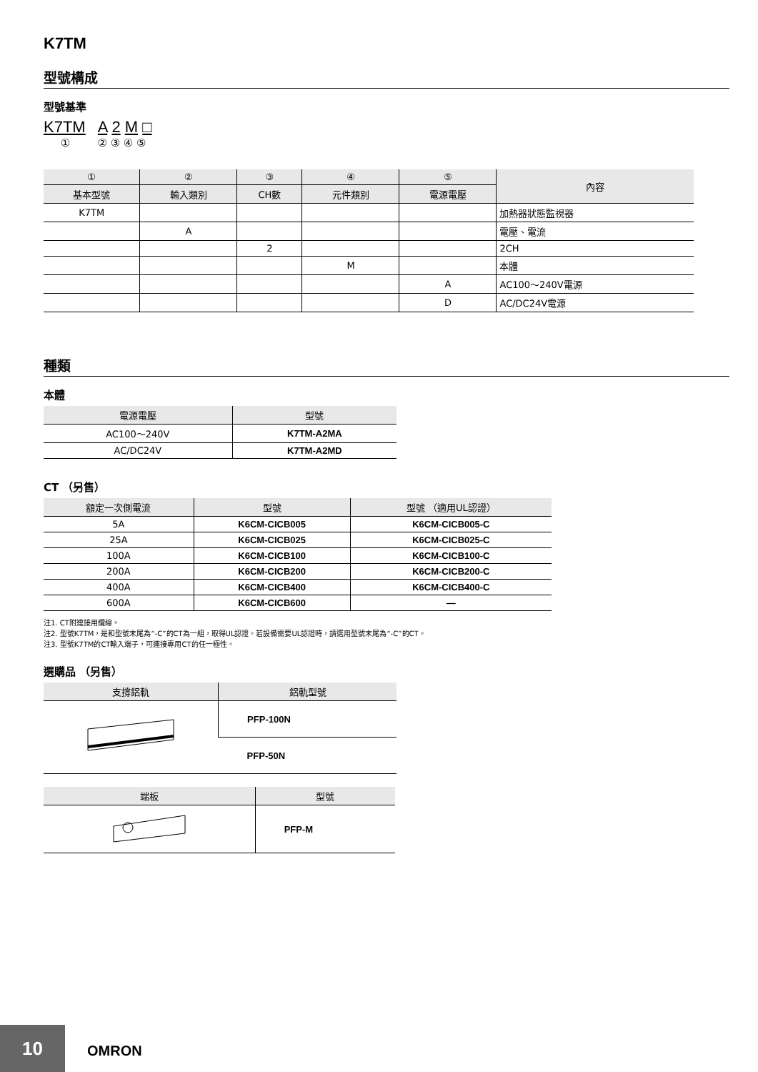K7TM
型號構成
型號基準
K7TM A 2 M □
① ② ③ ④ ⑤
| ① | ② | ③ | ④ | ⑤ | 內容 |
| --- | --- | --- | --- | --- | --- |
| 基本型號 | 輸入類別 | CH數 | 元件類別 | 電源電壓 | |
| K7TM | | | | | 加熱器狀態監視器 |
| | A | | | | 電壓、電流 |
| | | 2 | | | 2CH |
| | | | M | | 本體 |
| | | | | A | AC100～240V電源 |
| | | | | D | AC/DC24V電源 |
種類
本體
| 電源電壓 | 型號 |
| --- | --- |
| AC100～240V | K7TM-A2MA |
| AC/DC24V | K7TM-A2MD |
CT （另售）
| 額定一次側電流 | 型號 | 型號 （適用UL認證） |
| --- | --- | --- |
| 5A | K6CM-CICB005 | K6CM-CICB005-C |
| 25A | K6CM-CICB025 | K6CM-CICB025-C |
| 100A | K6CM-CICB100 | K6CM-CICB100-C |
| 200A | K6CM-CICB200 | K6CM-CICB200-C |
| 400A | K6CM-CICB400 | K6CM-CICB400-C |
| 600A | K6CM-CICB600 | — |
注1. CT附連接用纜線。
注2. 型號K7TM，是和型號末尾為“-C”的CT為一組，取得UL認證。若設備需要UL認證時，請選用型號末尾為“-C”的CT。
注3. 型號K7TM的CT輸入端子，可連接專用CT的任一極性。
選購品 （另售）
| 支撐鋁軌 | 鋁軌型號 |
| --- | --- |
| | PFP-100N |
| | PFP-50N |
| 端板 | 型號 |
| --- | --- |
| | PFP-M |
10 OMRON